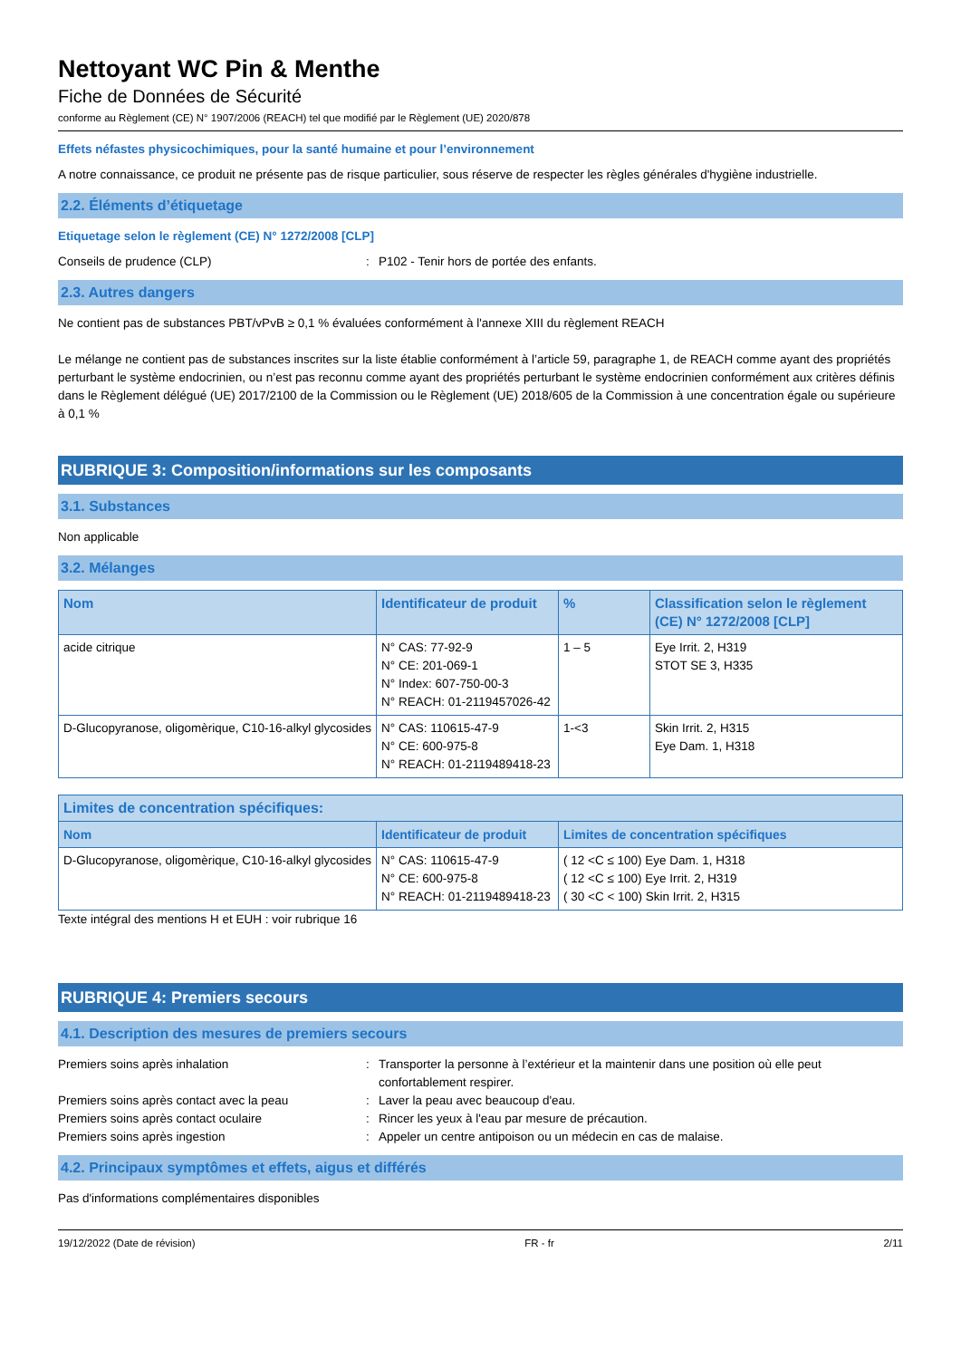Nettoyant WC Pin & Menthe
Fiche de Données de Sécurité
conforme au Règlement (CE) N° 1907/2006 (REACH) tel que modifié par le Règlement (UE) 2020/878
Effets néfastes physicochimiques, pour la santé humaine et pour l’environnement
A notre connaissance, ce produit ne présente pas de risque particulier, sous réserve de respecter les règles générales d'hygiène industrielle.
2.2. Éléments d’étiquetage
Etiquetage selon le règlement (CE) N° 1272/2008 [CLP]
Conseils de prudence (CLP) : P102 - Tenir hors de portée des enfants.
2.3. Autres dangers
Ne contient pas de substances PBT/vPvB ≥ 0,1 % évaluées conformément à l'annexe XIII du règlement REACH
Le mélange ne contient pas de substances inscrites sur la liste établie conformément à l’article 59, paragraphe 1, de REACH comme ayant des propriétés perturbant le système endocrinien, ou n’est pas reconnu comme ayant des propriétés perturbant le système endocrinien conformément aux critères définis dans le Règlement délégué (UE) 2017/2100 de la Commission ou le Règlement (UE) 2018/605 de la Commission à une concentration égale ou supérieure à 0,1 %
RUBRIQUE 3: Composition/informations sur les composants
3.1. Substances
Non applicable
3.2. Mélanges
| Nom | Identificateur de produit | % | Classification selon le règlement (CE) N° 1272/2008 [CLP] |
| --- | --- | --- | --- |
| acide citrique | N° CAS: 77-92-9 N° CE: 201-069-1 N° Index: 607-750-00-3 N° REACH: 01-2119457026-42 | 1 – 5 | Eye Irrit. 2, H319 STOT SE 3, H335 |
| D-Glucopyranose, oligomèrique, C10-16-alkyl glycosides | N° CAS: 110615-47-9 N° CE: 600-975-8 N° REACH: 01-2119489418-23 | 1-<3 | Skin Irrit. 2, H315 Eye Dam. 1, H318 |
| Limites de concentration spécifiques: | | |
| --- | --- | --- |
| Nom | Identificateur de produit | Limites de concentration spécifiques |
| D-Glucopyranose, oligomèrique, C10-16-alkyl glycosides | N° CAS: 110615-47-9 N° CE: 600-975-8 N° REACH: 01-2119489418-23 | ( 12 <C ≤ 100) Eye Dam. 1, H318 ( 12 <C ≤ 100) Eye Irrit. 2, H319 ( 30 <C < 100) Skin Irrit. 2, H315 |
Texte intégral des mentions H et EUH : voir rubrique 16
RUBRIQUE 4: Premiers secours
4.1. Description des mesures de premiers secours
Premiers soins après inhalation : Transporter la personne à l’extérieur et la maintenir dans une position où elle peut confortablement respirer.
Premiers soins après contact avec la peau : Laver la peau avec beaucoup d'eau.
Premiers soins après contact oculaire : Rincer les yeux à l'eau par mesure de précaution.
Premiers soins après ingestion : Appeler un centre antipoison ou un médecin en cas de malaise.
4.2. Principaux symptômes et effets, aigus et différés
Pas d'informations complémentaires disponibles
19/12/2022 (Date de révision) FR - fr 2/11